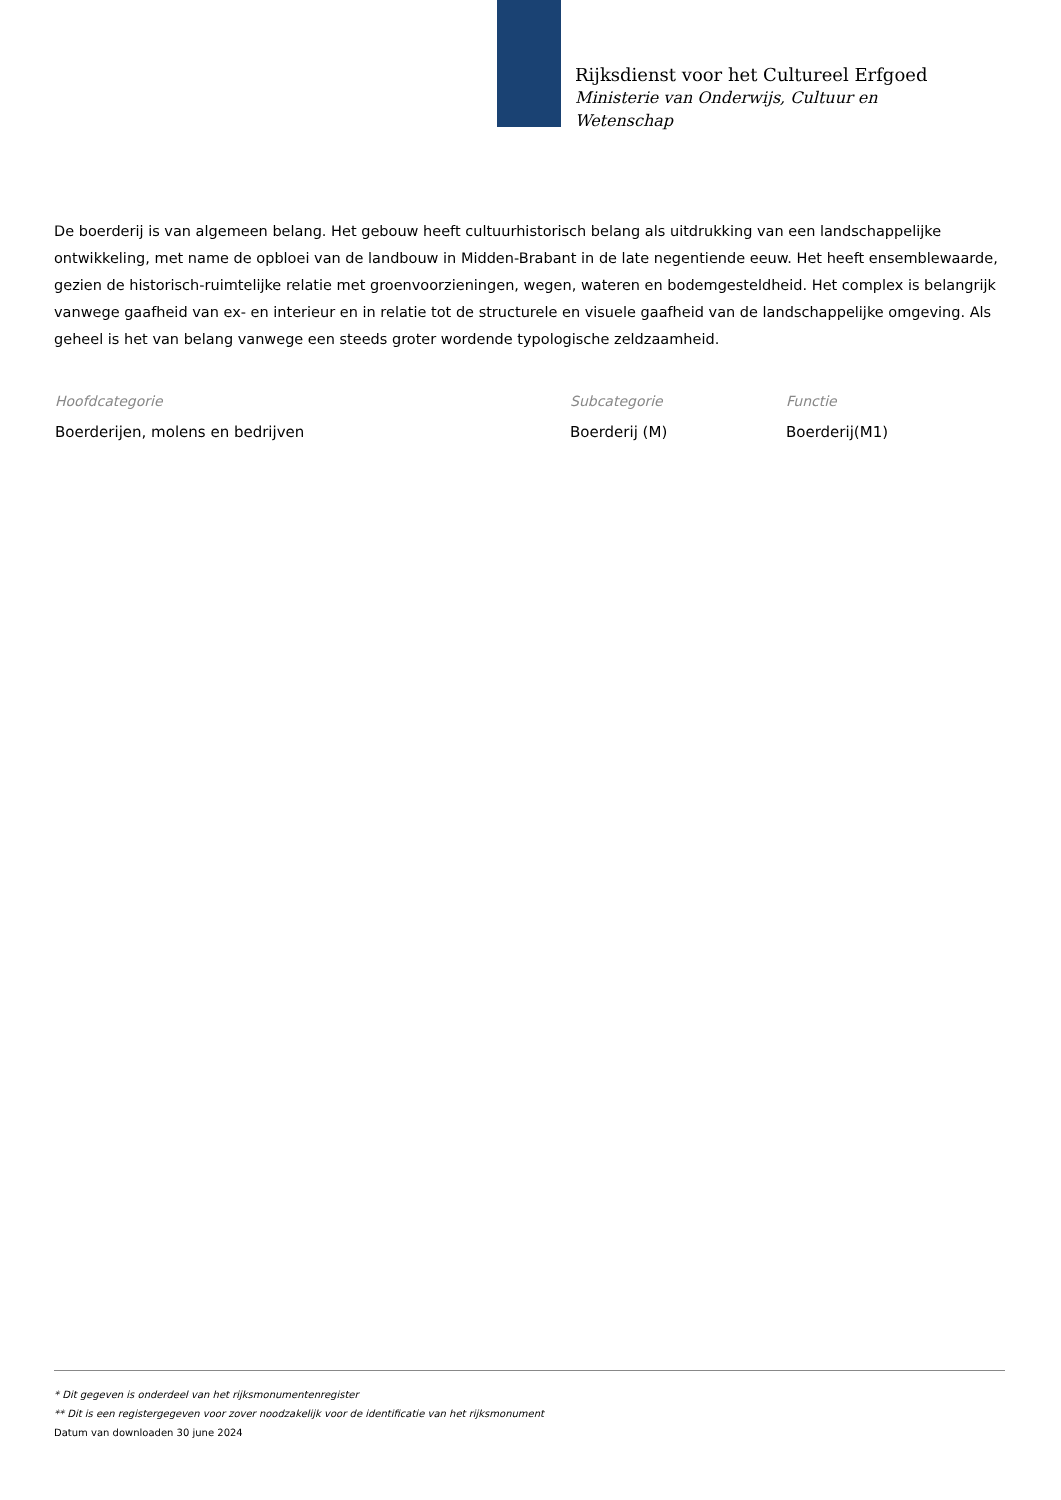Rijksdienst voor het Cultureel Erfgoed
Ministerie van Onderwijs, Cultuur en
Wetenschap
De boerderij is van algemeen belang. Het gebouw heeft cultuurhistorisch belang als uitdrukking van een landschappelijke ontwikkeling, met name de opbloei van de landbouw in Midden-Brabant in de late negentiende eeuw. Het heeft ensemblewaarde, gezien de historisch-ruimtelijke relatie met groenvoorzieningen, wegen, wateren en bodemgesteldheid. Het complex is belangrijk vanwege gaafheid van ex- en interieur en in relatie tot de structurele en visuele gaafheid van de landschappelijke omgeving. Als geheel is het van belang vanwege een steeds groter wordende typologische zeldzaamheid.
Hoofdcategorie
Boerderijen, molens en bedrijven
Subcategorie
Boerderij (M)
Functie
Boerderij(M1)
* Dit gegeven is onderdeel van het rijksmonumentenregister
** Dit is een registergegeven voor zover noodzakelijk voor de identificatie van het rijksmonument
Datum van downloaden 30 june 2024